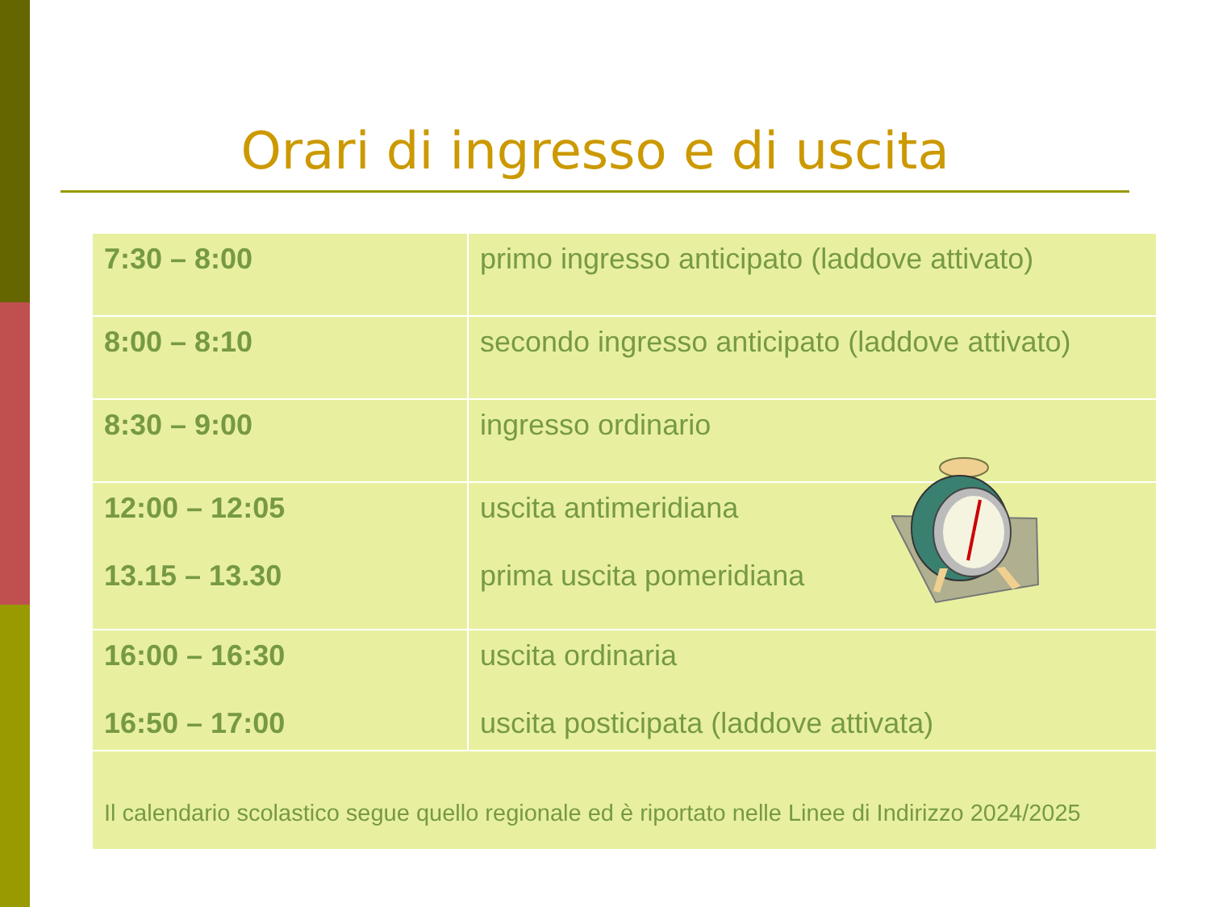Orari di ingresso e di uscita
| 7:30 – 8:00 | primo ingresso anticipato (laddove attivato) |
| 8:00 – 8:10 | secondo ingresso anticipato (laddove attivato) |
| 8:30 – 9:00 | ingresso ordinario |
| 12:00 – 12:05 13.15 – 13.30 | uscita antimeridiana prima uscita pomeridiana |
| 16:00 – 16:30 16:50 – 17:00 | uscita ordinaria uscita posticipata (laddove attivata) |
| Il calendario scolastico segue quello regionale ed è riportato nelle Linee di Indirizzo 2024/2025 | |